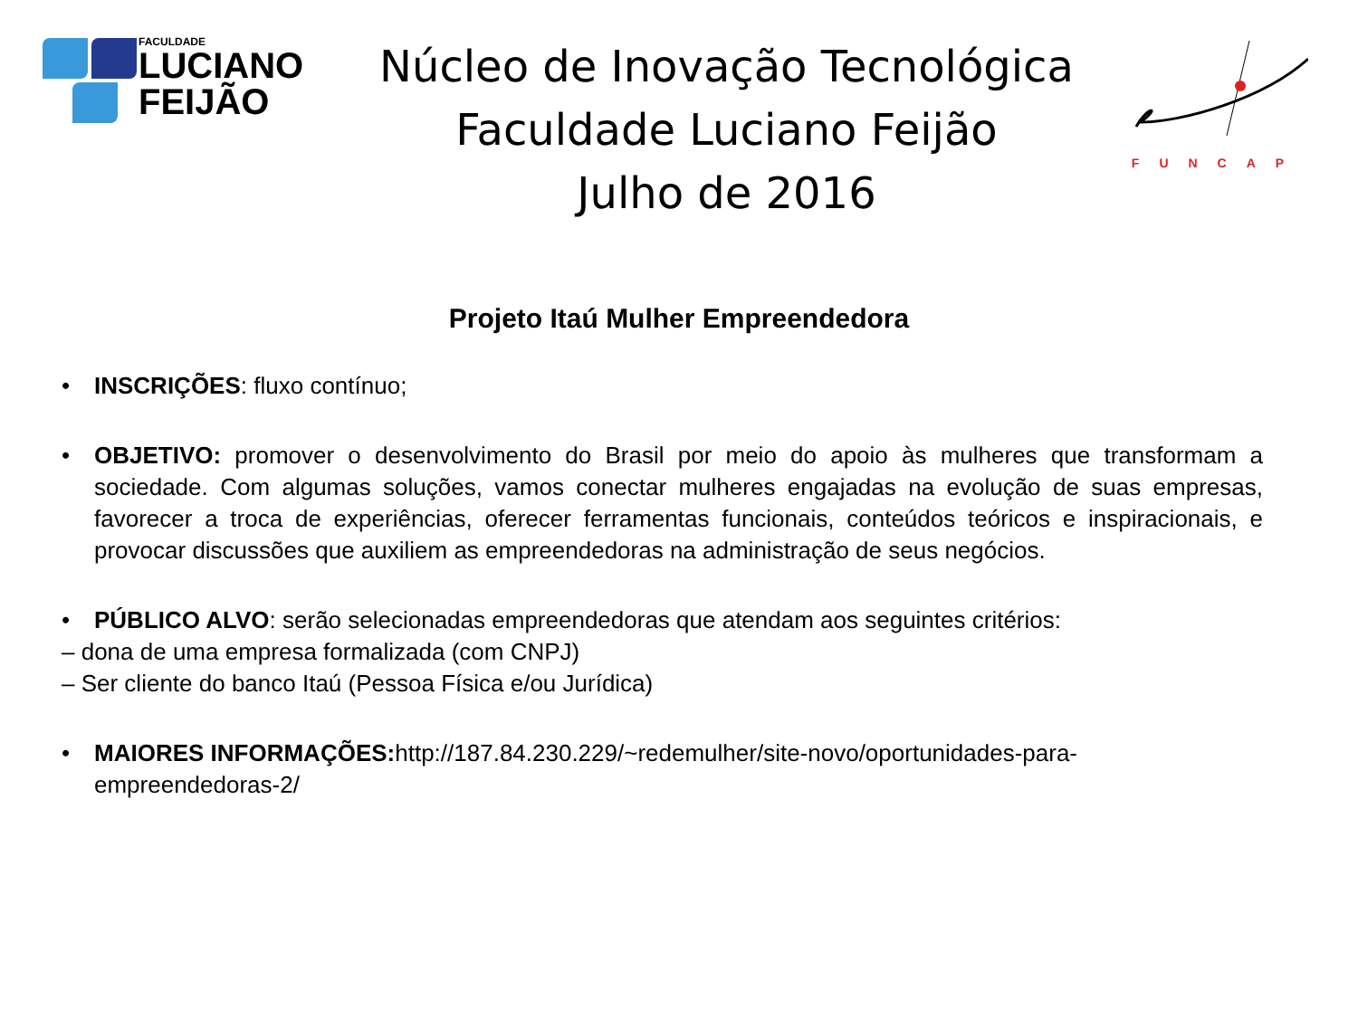FACULDADE
LUCIANO
FEIJÃO
Núcleo de Inovação Tecnológica
Faculdade Luciano Feijão
Julho de 2016
FUNCAP
Projeto Itaú Mulher Empreendedora
• INSCRIÇÕES: fluxo contínuo;
• OBJETIVO: promover o desenvolvimento do Brasil por meio do apoio às mulheres que transformam a sociedade. Com algumas soluções, vamos conectar mulheres engajadas na evolução de suas empresas, favorecer a troca de experiências, oferecer ferramentas funcionais, conteúdos teóricos e inspiracionais, e provocar discussões que auxiliem as empreendedoras na administração de seus negócios.
• PÚBLICO ALVO: serão selecionadas empreendedoras que atendam aos seguintes critérios:
– dona de uma empresa formalizada (com CNPJ)
– Ser cliente do banco Itaú (Pessoa Física e/ou Jurídica)
• MAIORES INFORMAÇÕES: http://187.84.230.229/~redemulher/site-novo/oportunidades-para-empreendedoras-2/